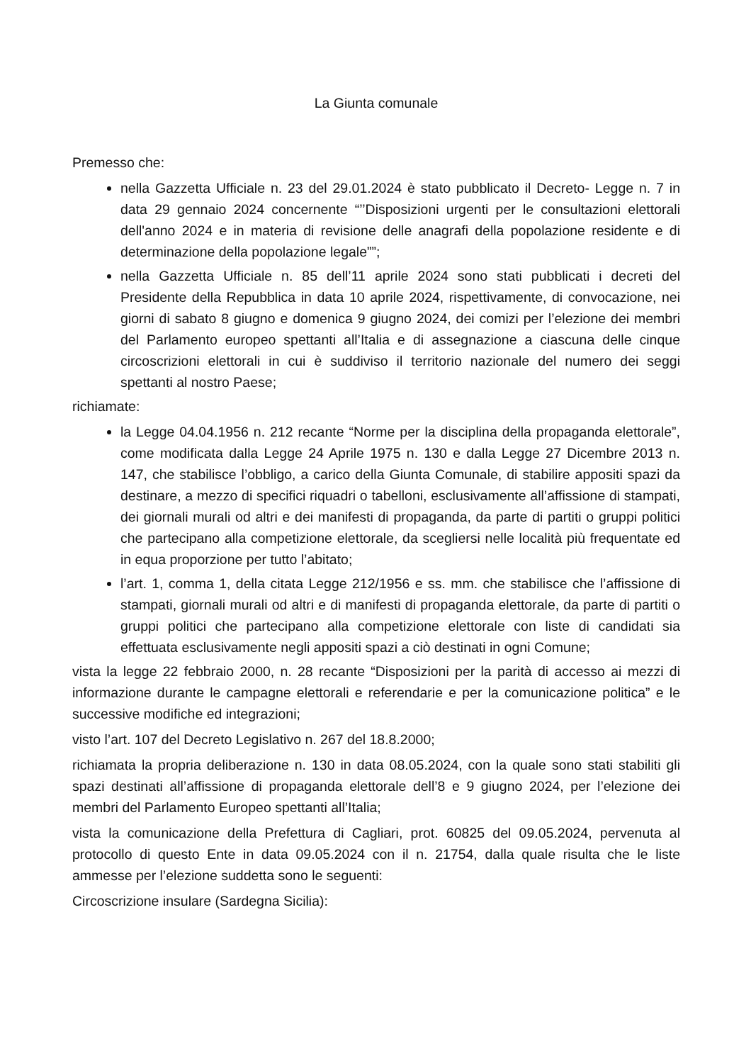La Giunta comunale
Premesso che:
nella Gazzetta Ufficiale n. 23 del 29.01.2024 è stato pubblicato il Decreto- Legge n. 7 in data 29 gennaio 2024 concernente “’’Disposizioni urgenti per le consultazioni elettorali dell'anno 2024 e in materia di revisione delle anagrafi della popolazione residente e di determinazione della popolazione legale””;
nella Gazzetta Ufficiale n. 85 dell’11 aprile 2024 sono stati pubblicati i decreti del Presidente della Repubblica in data 10 aprile 2024, rispettivamente, di convocazione, nei giorni di sabato 8 giugno e domenica 9 giugno 2024, dei comizi per l’elezione dei membri del Parlamento europeo spettanti all’Italia e di assegnazione a ciascuna delle cinque circoscrizioni elettorali in cui è suddiviso il territorio nazionale del numero dei seggi spettanti al nostro Paese;
richiamate:
la Legge 04.04.1956 n. 212 recante “Norme per la disciplina della propaganda elettorale”, come modificata dalla Legge 24 Aprile 1975 n. 130 e dalla Legge 27 Dicembre 2013 n. 147, che stabilisce l’obbligo, a carico della Giunta Comunale, di stabilire appositi spazi da destinare, a mezzo di specifici riquadri o tabelloni, esclusivamente all’affissione di stampati, dei giornali murali od altri e dei manifesti di propaganda, da parte di partiti o gruppi politici che partecipano alla competizione elettorale, da scegliersi nelle località più frequentate ed in equa proporzione per tutto l’abitato;
l’art. 1, comma 1, della citata Legge 212/1956 e ss. mm. che stabilisce che l’affissione di stampati, giornali murali od altri e di manifesti di propaganda elettorale, da parte di partiti o gruppi politici che partecipano alla competizione elettorale con liste di candidati sia effettuata esclusivamente negli appositi spazi a ciò destinati in ogni Comune;
vista la legge 22 febbraio 2000, n. 28 recante “Disposizioni per la parità di accesso ai mezzi di informazione durante le campagne elettorali e referendarie e per la comunicazione politica” e le successive modifiche ed integrazioni;
visto l’art. 107 del Decreto Legislativo n. 267 del 18.8.2000;
richiamata la propria deliberazione n. 130 in data 08.05.2024, con la quale sono stati stabiliti gli spazi destinati all’affissione di propaganda elettorale dell’8 e 9 giugno 2024, per l’elezione dei membri del Parlamento Europeo spettanti all’Italia;
vista la comunicazione della Prefettura di Cagliari, prot. 60825 del 09.05.2024, pervenuta al protocollo di questo Ente in data 09.05.2024 con il n. 21754, dalla quale risulta che le liste ammesse per l’elezione suddetta sono le seguenti:
Circoscrizione insulare (Sardegna Sicilia):